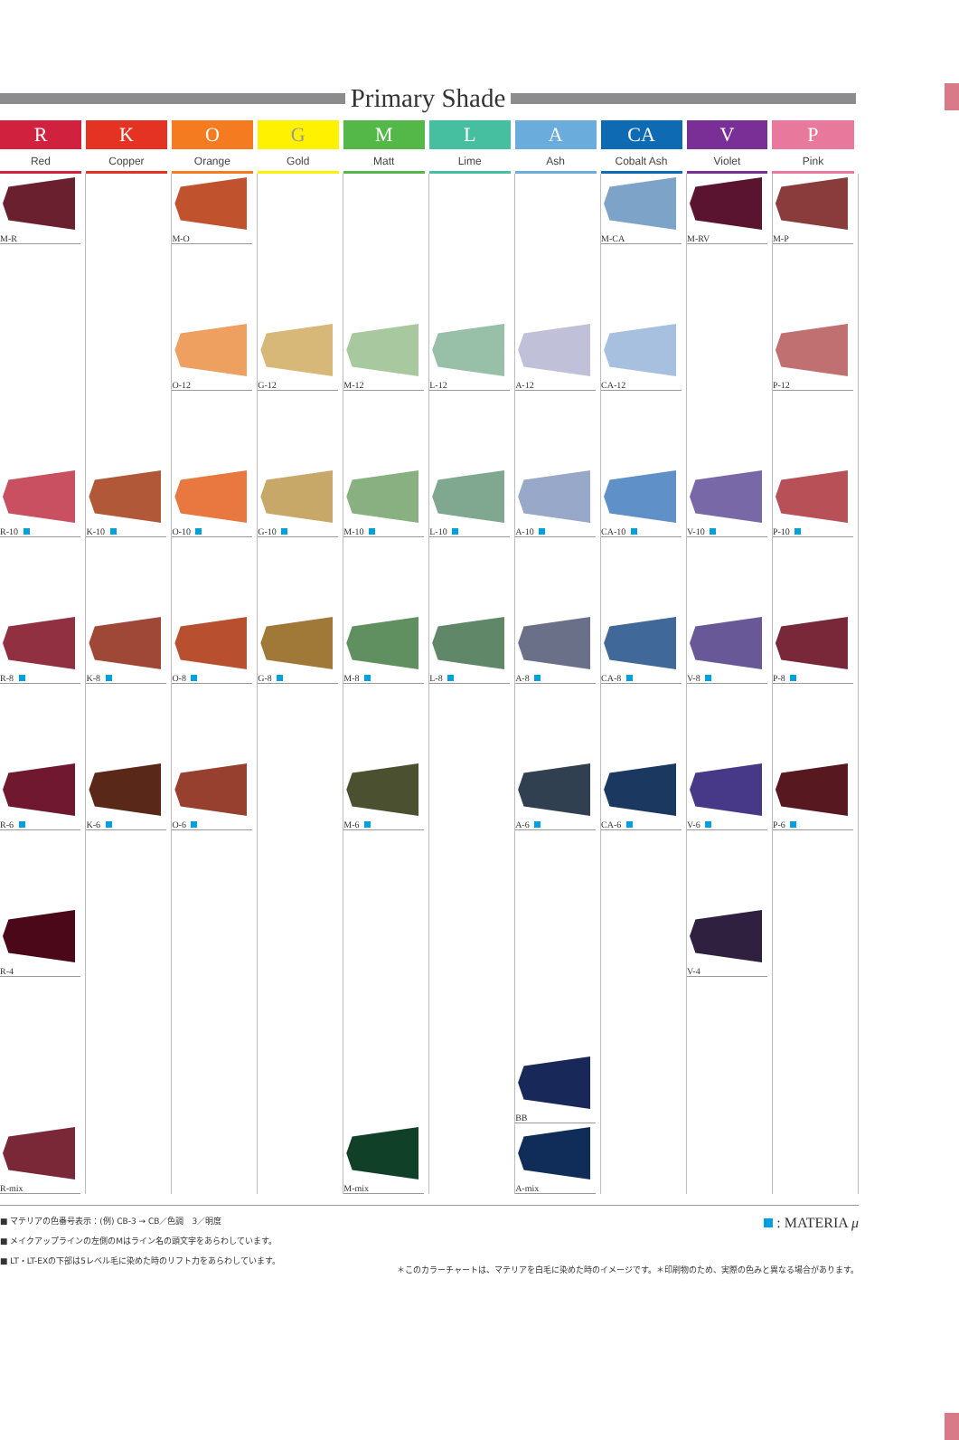Primary Shade
| R Red | K Copper | O Orange | G Gold | M Matt | L Lime | A Ash | CA Cobalt Ash | V Violet | P Pink |
| --- | --- | --- | --- | --- | --- | --- | --- | --- | --- |
| M-R | | M-O | | | | | M-CA | M-RV | M-P |
| | | O-12 | G-12 | M-12 | L-12 | A-12 | CA-12 | | P-12 |
| R-10 | K-10 | O-10 | G-10 | M-10 | L-10 | A-10 | CA-10 | V-10 | P-10 |
| R-8 | K-8 | O-8 | G-8 | M-8 | L-8 | A-8 | CA-8 | V-8 | P-8 |
| R-6 | K-6 | O-6 | | M-6 | | A-6 | CA-6 | V-6 | P-6 |
| R-4 | | | | | | | | V-4 | |
| | | | | | | BB | | | |
| R-mix | | | | M-mix | | A-mix | | | |
■ マテリアの色番号表示：(例) CB-3 → CB／色調　3／明度
■ メイクアップラインの左側のMはライン名の頭文字をあらわしています。
■ LT・LT-EXの下部は5レベル毛に染めた時のリフト力をあらわしています。
: MATERIA μ
＊このカラーチャートは、マテリアを白毛に染めた時のイメージです。＊印刷物のため、実際の色みと異なる場合があります。